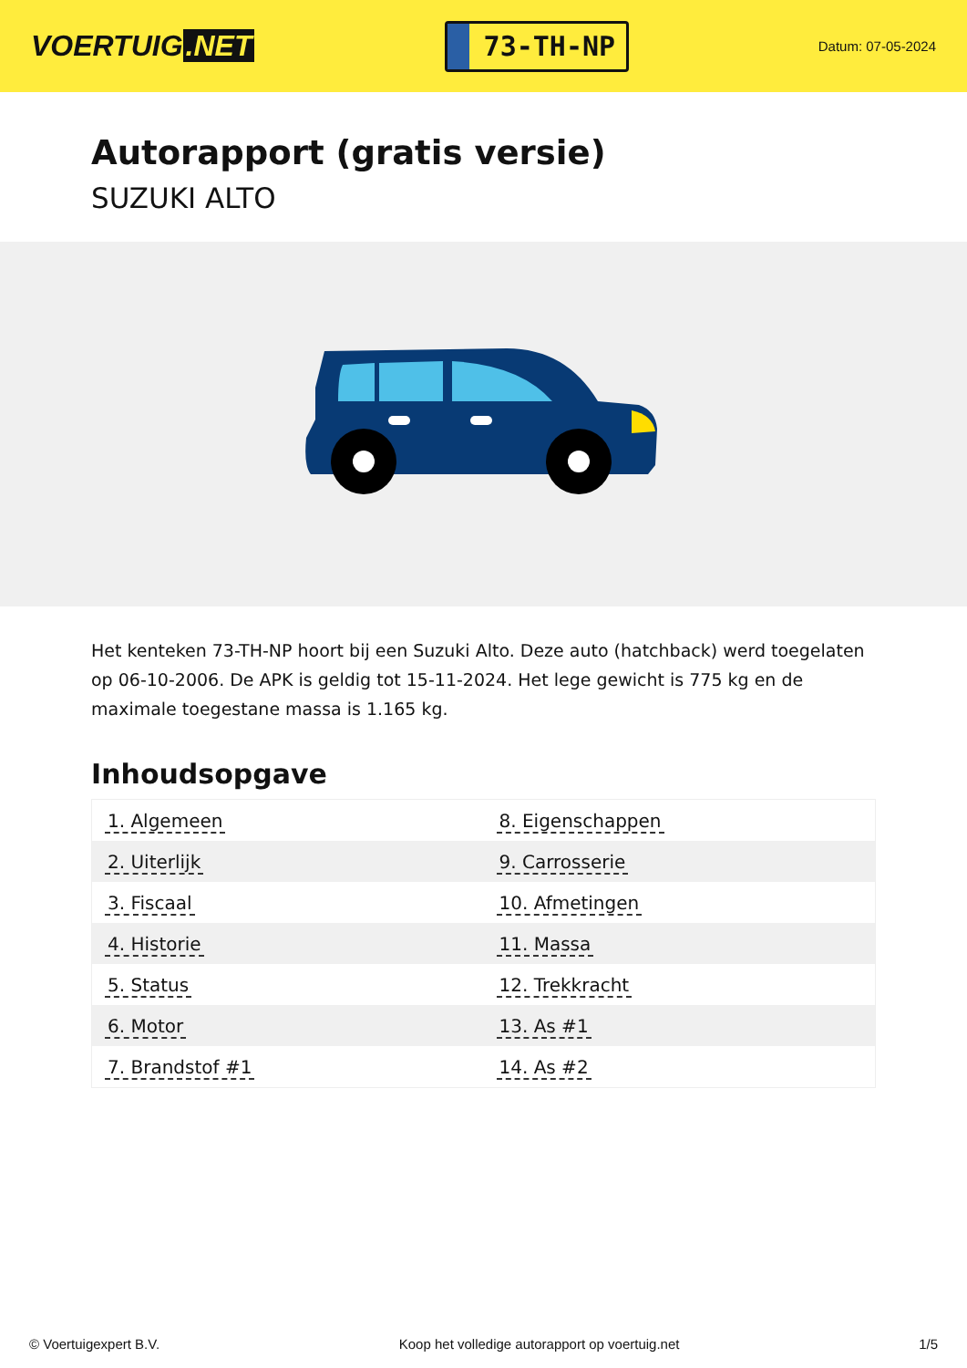VOERTUIG.NET
73-TH-NP
Datum: 07-05-2024
Autorapport (gratis versie)
SUZUKI ALTO
Het kenteken 73-TH-NP hoort bij een Suzuki Alto. Deze auto (hatchback) werd toegelaten op 06-10-2006. De APK is geldig tot 15-11-2024. Het lege gewicht is 775 kg en de maximale toegestane massa is 1.165 kg.
Inhoudsopgave
| 1. Algemeen | 8. Eigenschappen |
| 2. Uiterlijk | 9. Carrosserie |
| 3. Fiscaal | 10. Afmetingen |
| 4. Historie | 11. Massa |
| 5. Status | 12. Trekkracht |
| 6. Motor | 13. As #1 |
| 7. Brandstof #1 | 14. As #2 |
© Voertuigexpert B.V. Koop het volledige autorapport op voertuig.net 1/5